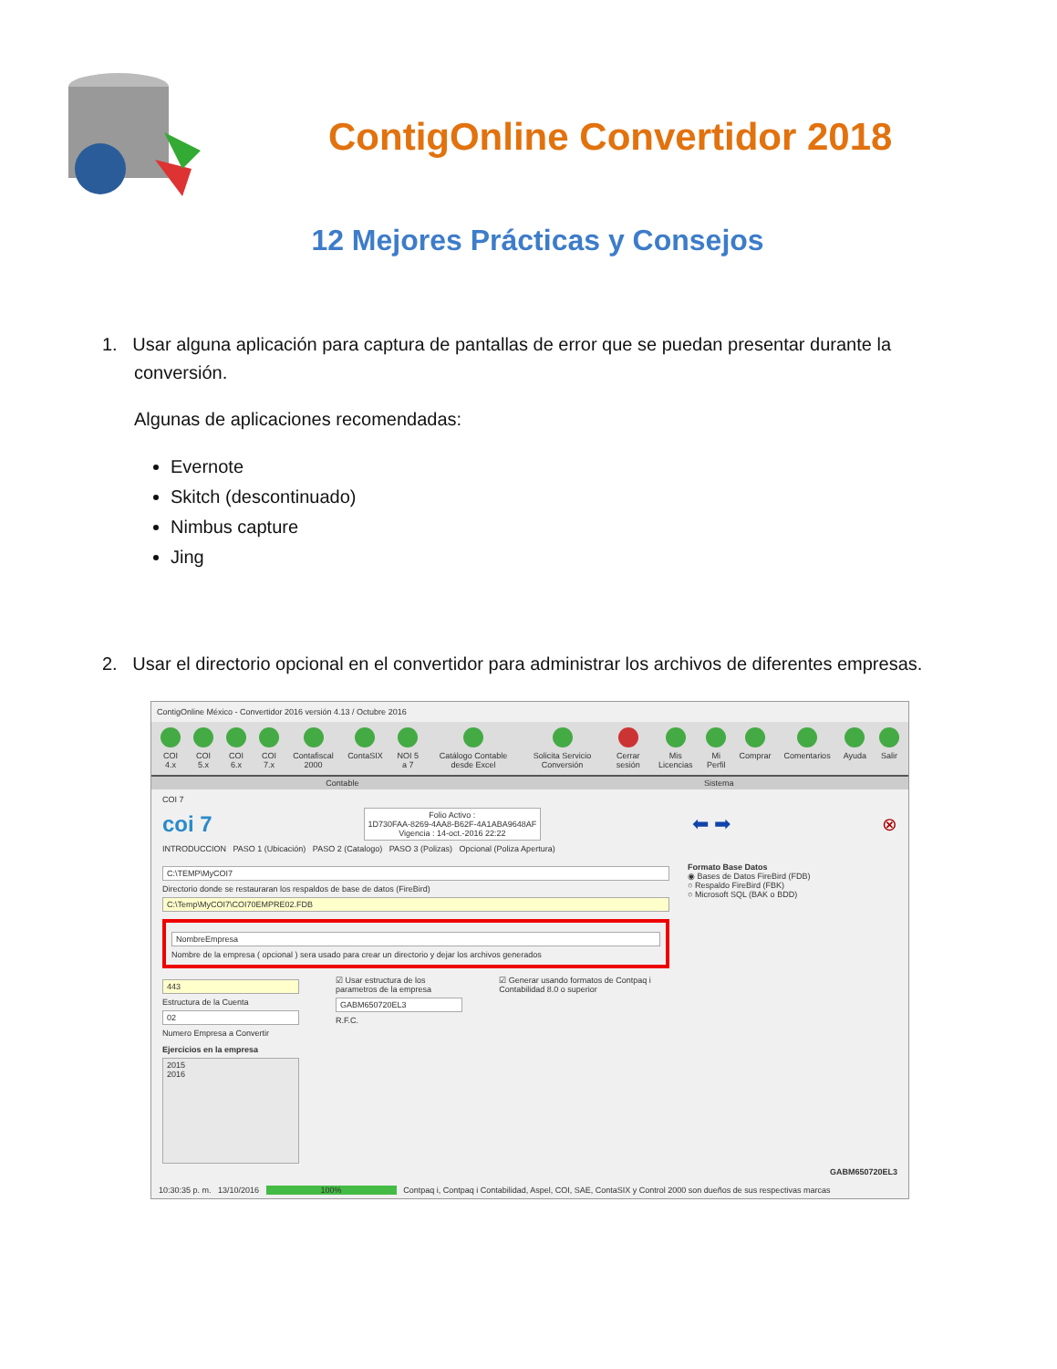ContigOnline Convertidor 2018
12 Mejores Prácticas y Consejos
1. Usar alguna aplicación para captura de pantallas de error que se puedan presentar durante la
conversión.
Algunas de aplicaciones recomendadas:
Evernote
Skitch (descontinuado)
Nimbus capture
Jing
2. Usar el directorio opcional en el convertidor para administrar los archivos de diferentes empresas.
ContigOnline México - Convertidor 2016 versión 4.13 / Octubre 2016
COI 4.x COI 5.x COI 6.x COI 7.x Contafiscal 2000 ContaSIX NOI 5 a 7 Catálogo Contable desde Excel Solicita Servicio Conversión Cerrar sesión Mis Licencias Mi Perfil Comprar Comentarios Ayuda Salir
Contable Sistema
COI 7
coi 7
Folio Activo :
1D730FAA-8269-4AA8-B62F-4A1ABA9648AF
Vigencia : 14-oct.-2016 22:22
⬅ ➡ ⊗
INTRODUCCION PASO 1 (Ubicación) PASO 2 (Catalogo) PASO 3 (Polizas) Opcional (Poliza Apertura)
C:\TEMP\MyCOI7
Directorio donde se restauraran los respaldos de base de datos (FireBird)
C:\Temp\MyCOI7\COI70EMPRE02.FDB
NombreEmpresa
Nombre de la empresa ( opcional ) sera usado para crear un directorio y dejar los archivos generados
443
Estructura de la Cuenta
02
Numero Empresa a Convertir
☑ Usar estructura de los parametros de la empresa
GABM650720EL3
R.F.C.
☑ Generar usando formatos de Contpaq i Contabilidad 8.0 o superior
Ejercicios en la empresa
2015
2016
Formato Base Datos
◉ Bases de Datos FireBird (FDB)
○ Respaldo FireBird (FBK)
○ Microsoft SQL (BAK o BDD)
GABM650720EL3
10:30:35 p. m. 13/10/2016 100% Contpaq i, Contpaq i Contabilidad, Aspel, COI, SAE, ContaSIX y Control 2000 son dueños de sus respectivas marcas